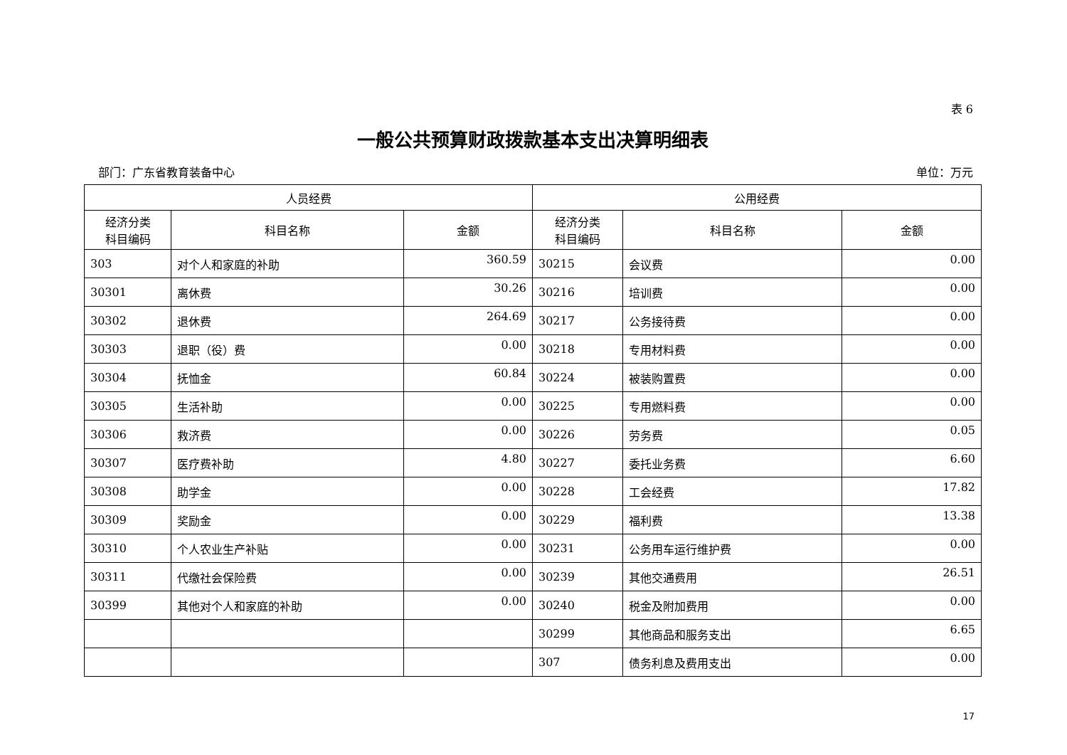表 6
一般公共预算财政拨款基本支出决算明细表
部门：广东省教育装备中心 单位：万元
| 人员经费 | | | 公用经费 | | |
| --- | --- | --- | --- | --- | --- |
| 经济分类 科目编码 | 科目名称 | 金额 | 经济分类 科目编码 | 科目名称 | 金额 |
| 303 | 对个人和家庭的补助 | 360.59 | 30215 | 会议费 | 0.00 |
| 30301 | 离休费 | 30.26 | 30216 | 培训费 | 0.00 |
| 30302 | 退休费 | 264.69 | 30217 | 公务接待费 | 0.00 |
| 30303 | 退职（役）费 | 0.00 | 30218 | 专用材料费 | 0.00 |
| 30304 | 抚恤金 | 60.84 | 30224 | 被装购置费 | 0.00 |
| 30305 | 生活补助 | 0.00 | 30225 | 专用燃料费 | 0.00 |
| 30306 | 救济费 | 0.00 | 30226 | 劳务费 | 0.05 |
| 30307 | 医疗费补助 | 4.80 | 30227 | 委托业务费 | 6.60 |
| 30308 | 助学金 | 0.00 | 30228 | 工会经费 | 17.82 |
| 30309 | 奖励金 | 0.00 | 30229 | 福利费 | 13.38 |
| 30310 | 个人农业生产补贴 | 0.00 | 30231 | 公务用车运行维护费 | 0.00 |
| 30311 | 代缴社会保险费 | 0.00 | 30239 | 其他交通费用 | 26.51 |
| 30399 | 其他对个人和家庭的补助 | 0.00 | 30240 | 税金及附加费用 | 0.00 |
| | | | 30299 | 其他商品和服务支出 | 6.65 |
| | | | 307 | 债务利息及费用支出 | 0.00 |
17